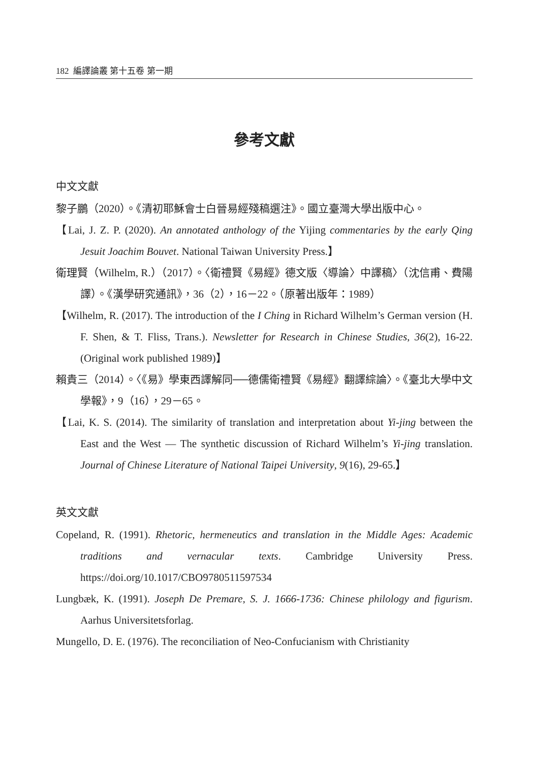182 編譯論叢 第十五卷 第一期
參考文獻
中文文獻
黎子鵬（2020）。《清初耶穌會士白晉易經殘稿選注》。國立臺灣大學出版中心。
【Lai, J. Z. P. (2020). An annotated anthology of the Yijing commentaries by the early Qing Jesuit Joachim Bouvet. National Taiwan University Press.】
衛理賢（Wilhelm, R.）（2017）。〈衛禮賢《易經》德文版〈導論〉中譯稿〉（沈信甫、費陽譯）。《漢學研究通訊》，36（2），16－22。（原著出版年：1989）
【Wilhelm, R. (2017). The introduction of the I Ching in Richard Wilhelm’s German version (H. F. Shen, & T. Fliss, Trans.). Newsletter for Research in Chinese Studies, 36(2), 16-22. (Original work published 1989)】
賴貴三（2014）。〈《易》學東西譯解同──德儒衛禮賢《易經》翻譯綜論〉。《臺北大學中文學報》，9（16），29－65。
【Lai, K. S. (2014). The similarity of translation and interpretation about Yi-jing between the East and the West — The synthetic discussion of Richard Wilhelm’s Yi-jing translation. Journal of Chinese Literature of National Taipei University, 9(16), 29-65.】
英文文獻
Copeland, R. (1991). Rhetoric, hermeneutics and translation in the Middle Ages: Academic traditions and vernacular texts. Cambridge University Press. https://doi.org/10.1017/CBO9780511597534
Lungbæk, K. (1991). Joseph De Premare, S. J. 1666-1736: Chinese philology and figurism. Aarhus Universitetsforlag.
Mungello, D. E. (1976). The reconciliation of Neo-Confucianism with Christianity